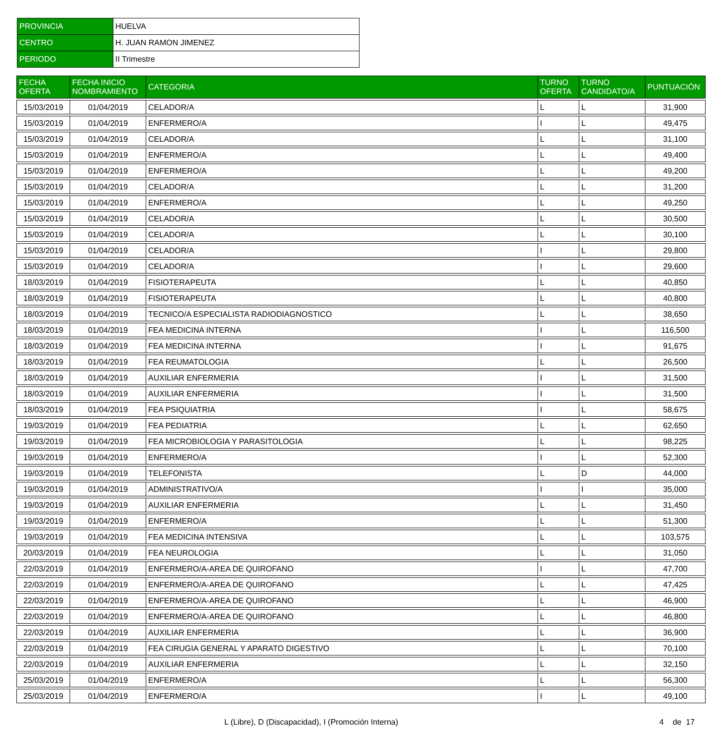| PROVINCIA | HUELVA |
| CENTRO | H. JUAN RAMON JIMENEZ |
| PERIODO | II Trimestre |
| FECHA OFERTA | FECHA INICIO NOMBRAMIENTO | CATEGORIA | TURNO OFERTA | TURNO CANDIDATO/A | PUNTUACIÓN |
| --- | --- | --- | --- | --- | --- |
| 15/03/2019 | 01/04/2019 | CELADOR/A | L | L | 31,900 |
| 15/03/2019 | 01/04/2019 | ENFERMERO/A | I | L | 49,475 |
| 15/03/2019 | 01/04/2019 | CELADOR/A | L | L | 31,100 |
| 15/03/2019 | 01/04/2019 | ENFERMERO/A | L | L | 49,400 |
| 15/03/2019 | 01/04/2019 | ENFERMERO/A | L | L | 49,200 |
| 15/03/2019 | 01/04/2019 | CELADOR/A | L | L | 31,200 |
| 15/03/2019 | 01/04/2019 | ENFERMERO/A | L | L | 49,250 |
| 15/03/2019 | 01/04/2019 | CELADOR/A | L | L | 30,500 |
| 15/03/2019 | 01/04/2019 | CELADOR/A | L | L | 30,100 |
| 15/03/2019 | 01/04/2019 | CELADOR/A | I | L | 29,800 |
| 15/03/2019 | 01/04/2019 | CELADOR/A | I | L | 29,600 |
| 18/03/2019 | 01/04/2019 | FISIOTERAPEUTA | L | L | 40,850 |
| 18/03/2019 | 01/04/2019 | FISIOTERAPEUTA | L | L | 40,800 |
| 18/03/2019 | 01/04/2019 | TECNICO/A ESPECIALISTA RADIODIAGNOSTICO | L | L | 38,650 |
| 18/03/2019 | 01/04/2019 | FEA MEDICINA INTERNA | I | L | 116,500 |
| 18/03/2019 | 01/04/2019 | FEA MEDICINA INTERNA | I | L | 91,675 |
| 18/03/2019 | 01/04/2019 | FEA REUMATOLOGIA | L | L | 26,500 |
| 18/03/2019 | 01/04/2019 | AUXILIAR ENFERMERIA | I | L | 31,500 |
| 18/03/2019 | 01/04/2019 | AUXILIAR ENFERMERIA | I | L | 31,500 |
| 18/03/2019 | 01/04/2019 | FEA PSIQUIATRIA | I | L | 58,675 |
| 19/03/2019 | 01/04/2019 | FEA PEDIATRIA | L | L | 62,650 |
| 19/03/2019 | 01/04/2019 | FEA MICROBIOLOGIA Y PARASITOLOGIA | L | L | 98,225 |
| 19/03/2019 | 01/04/2019 | ENFERMERO/A | I | L | 52,300 |
| 19/03/2019 | 01/04/2019 | TELEFONISTA | L | D | 44,000 |
| 19/03/2019 | 01/04/2019 | ADMINISTRATIVO/A | I | I | 35,000 |
| 19/03/2019 | 01/04/2019 | AUXILIAR ENFERMERIA | L | L | 31,450 |
| 19/03/2019 | 01/04/2019 | ENFERMERO/A | L | L | 51,300 |
| 19/03/2019 | 01/04/2019 | FEA MEDICINA INTENSIVA | L | L | 103,575 |
| 20/03/2019 | 01/04/2019 | FEA NEUROLOGIA | L | L | 31,050 |
| 22/03/2019 | 01/04/2019 | ENFERMERO/A-AREA DE QUIROFANO | I | L | 47,700 |
| 22/03/2019 | 01/04/2019 | ENFERMERO/A-AREA DE QUIROFANO | L | L | 47,425 |
| 22/03/2019 | 01/04/2019 | ENFERMERO/A-AREA DE QUIROFANO | L | L | 46,900 |
| 22/03/2019 | 01/04/2019 | ENFERMERO/A-AREA DE QUIROFANO | L | L | 46,800 |
| 22/03/2019 | 01/04/2019 | AUXILIAR ENFERMERIA | L | L | 36,900 |
| 22/03/2019 | 01/04/2019 | FEA CIRUGIA GENERAL Y APARATO DIGESTIVO | L | L | 70,100 |
| 22/03/2019 | 01/04/2019 | AUXILIAR ENFERMERIA | L | L | 32,150 |
| 25/03/2019 | 01/04/2019 | ENFERMERO/A | L | L | 56,300 |
| 25/03/2019 | 01/04/2019 | ENFERMERO/A | I | L | 49,100 |
L (Libre), D (Discapacidad), I (Promoción Interna) 4 de 17